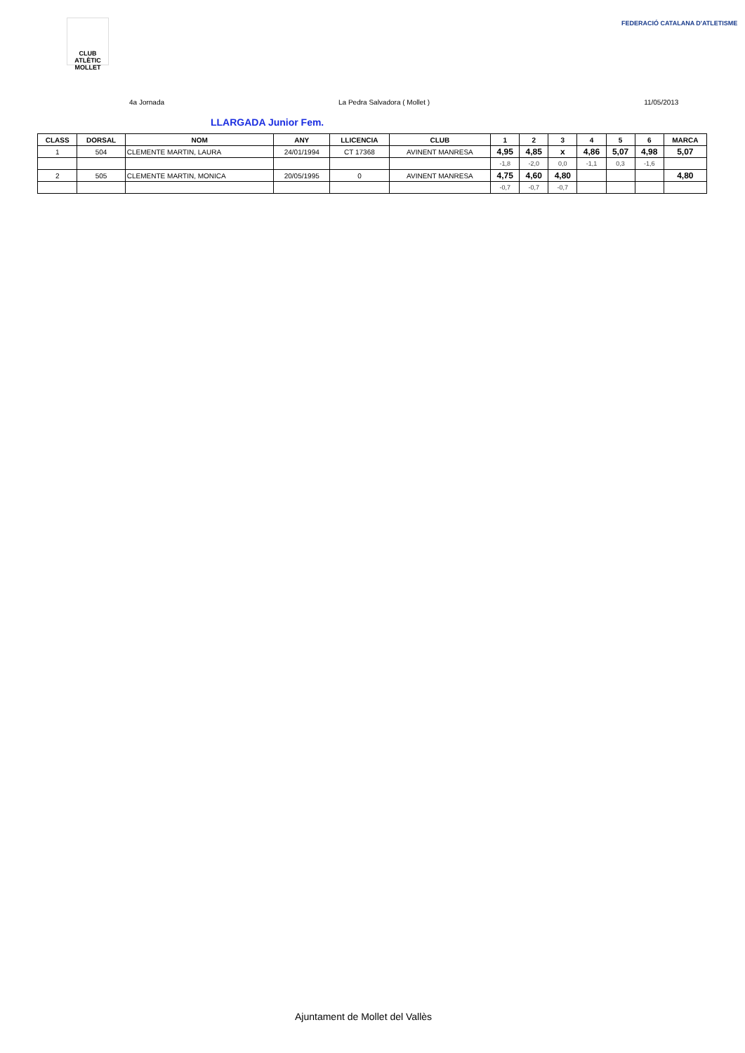CLUB ATLÈTIC MOLLET
FEDERACIÓ CATALANA D'ATLETISME
4a Jornada La Pedra Salvadora ( Mollet ) 11/05/2013
LLARGADA Junior Fem.
| CLASS | DORSAL | NOM | ANY | LLICENCIA | CLUB | 1 | 2 | 3 | 4 | 5 | 6 | MARCA |
| --- | --- | --- | --- | --- | --- | --- | --- | --- | --- | --- | --- | --- |
| 1 | 504 | CLEMENTE MARTIN, LAURA | 24/01/1994 | CT 17368 | AVINENT MANRESA | 4,95 | 4,85 | x | 4,86 | 5,07 | 4,98 | 5,07 |
| | | | | | | -1,8 | -2,0 | 0,0 | -1,1 | 0,3 | -1,6 | |
| 2 | 505 | CLEMENTE MARTIN, MONICA | 20/05/1995 | 0 | AVINENT MANRESA | 4,75 | 4,60 | 4,80 | | | | 4,80 |
| | | | | | | -0,7 | -0,7 | -0,7 | | | | |
Ajuntament de Mollet del Vallès